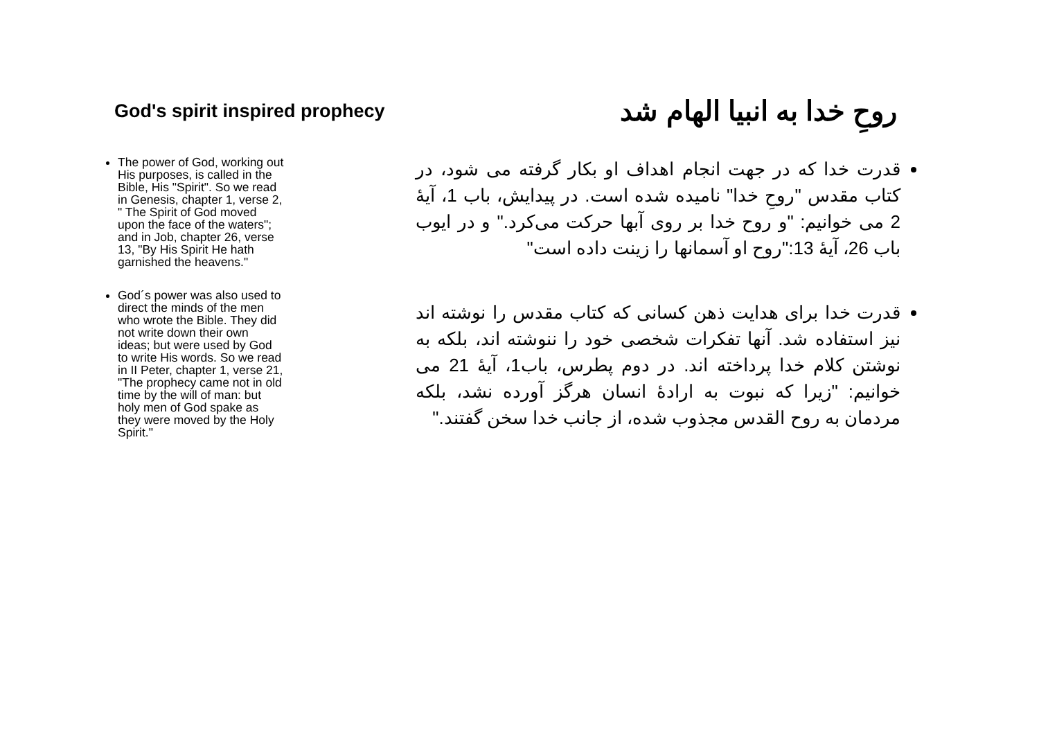God's spirit inspired prophecy
روحِ خدا به انبیا الهام شد
The power of God, working out His purposes, is called in the Bible, His "Spirit". So we read in Genesis, chapter 1, verse 2, " The Spirit of God moved upon the face of the waters"; and in Job, chapter 26, verse 13, "By His Spirit He hath garnished the heavens."
God´s power was also used to direct the minds of the men who wrote the Bible. They did not write down their own ideas; but were used by God to write His words. So we read in II Peter, chapter 1, verse 21, "The prophecy came not in old time by the will of man: but holy men of God spake as they were moved by the Holy Spirit."
قدرت خدا که در جهت انجام اهداف او بکار گرفته می شود، در کتاب مقدس "روحِ خدا" نامیده شده است. در پیدایش، باب 1، آیهٔ 2 می خوانیم: "و روح خدا بر روی آبها حرکت می‌کرد." و در ایوب باب 26، آیهٔ 13:"روح او آسمانها را زینت داده است"
قدرت خدا برای هدایت ذهن کسانی که کتاب مقدس را نوشته اند نیز استفاده شد. آنها تفکرات شخصی خود را ننوشته اند، بلکه به نوشتن کلام خدا پرداخته اند. در دوم پطرس، باب1، آیهٔ 21 می خوانیم: "زیرا که نبوت به ارادهٔ انسان هرگز آورده نشد، بلکه مردمان به روح القدس مجذوب شده، از جانب خدا سخن گفتند."